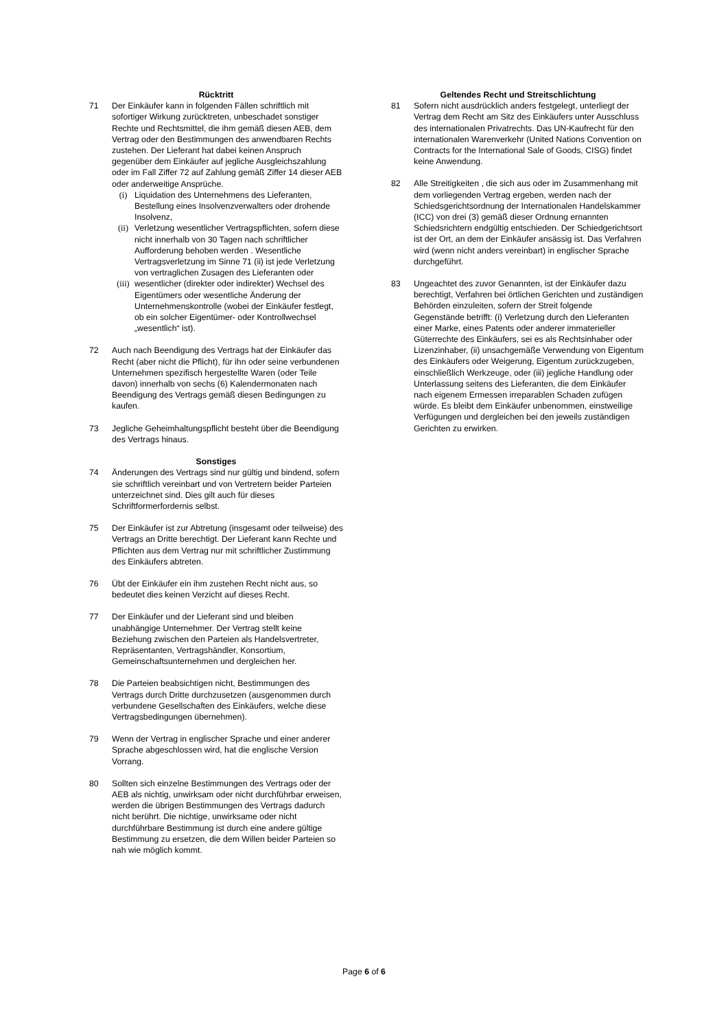Rücktritt
71 Der Einkäufer kann in folgenden Fällen schriftlich mit sofortiger Wirkung zurücktreten, unbeschadet sonstiger Rechte und Rechtsmittel, die ihm gemäß diesen AEB, dem Vertrag oder den Bestimmungen des anwendbaren Rechts zustehen. Der Lieferant hat dabei keinen Anspruch gegenüber dem Einkäufer auf jegliche Ausgleichszahlung oder im Fall Ziffer 72 auf Zahlung gemäß Ziffer 14 dieser AEB oder anderweitige Ansprüche.
(i) Liquidation des Unternehmens des Lieferanten, Bestellung eines Insolvenzverwalters oder drohende Insolvenz,
(ii) Verletzung wesentlicher Vertragspflichten, sofern diese nicht innerhalb von 30 Tagen nach schriftlicher Aufforderung behoben werden . Wesentliche Vertragsverletzung im Sinne 71 (ii) ist jede Verletzung von vertraglichen Zusagen des Lieferanten oder
(iii)
wesentlicher (direkter oder indirekter) Wechsel des Eigentümers oder wesentliche Änderung der Unternehmenskontrolle (wobei der Einkäufer festlegt, ob ein solcher Eigentümer- oder Kontrollwechsel „wesentlich“ ist).
72 Auch nach Beendigung des Vertrags hat der Einkäufer das Recht (aber nicht die Pflicht), für ihn oder seine verbundenen Unternehmen spezifisch hergestellte Waren (oder Teile davon) innerhalb von sechs (6) Kalendermonaten nach Beendigung des Vertrags gemäß diesen Bedingungen zu kaufen.
73 Jegliche Geheimhaltungspflicht besteht über die Beendigung des Vertrags hinaus.
Sonstiges
74 Änderungen des Vertrags sind nur gültig und bindend, sofern sie schriftlich vereinbart und von Vertretern beider Parteien unterzeichnet sind. Dies gilt auch für dieses Schriftformerfordernis selbst.
75 Der Einkäufer ist zur Abtretung (insgesamt oder teilweise) des Vertrags an Dritte berechtigt. Der Lieferant kann Rechte und Pflichten aus dem Vertrag nur mit schriftlicher Zustimmung des Einkäufers abtreten.
76 Übt der Einkäufer ein ihm zustehen Recht nicht aus, so bedeutet dies keinen Verzicht auf dieses Recht.
77 Der Einkäufer und der Lieferant sind und bleiben unabhängige Unternehmer. Der Vertrag stellt keine Beziehung zwischen den Parteien als Handelsvertreter, Repräsentanten, Vertragshändler, Konsortium, Gemeinschaftsunternehmen und dergleichen her.
78 Die Parteien beabsichtigen nicht, Bestimmungen des Vertrags durch Dritte durchzusetzen (ausgenommen durch verbundene Gesellschaften des Einkäufers, welche diese Vertragsbedingungen übernehmen).
79 Wenn der Vertrag in englischer Sprache und einer anderer Sprache abgeschlossen wird, hat die englische Version Vorrang.
80 Sollten sich einzelne Bestimmungen des Vertrags oder der AEB als nichtig, unwirksam oder nicht durchführbar erweisen, werden die übrigen Bestimmungen des Vertrags dadurch nicht berührt. Die nichtige, unwirksame oder nicht durchführbare Bestimmung ist durch eine andere gültige Bestimmung zu ersetzen, die dem Willen beider Parteien so nah wie möglich kommt.
Geltendes Recht und Streitschlichtung
81 Sofern nicht ausdrücklich anders festgelegt, unterliegt der Vertrag dem Recht am Sitz des Einkäufers unter Ausschluss des internationalen Privatrechts. Das UN-Kaufrecht für den internationalen Warenverkehr (United Nations Convention on Contracts for the International Sale of Goods, CISG) findet keine Anwendung.
82 Alle Streitigkeiten , die sich aus oder im Zusammenhang mit dem vorliegenden Vertrag ergeben, werden nach der Schiedsgerichtsordnung der Internationalen Handelskammer (ICC) von drei (3) gemäß dieser Ordnung ernannten Schiedsrichtern endgültig entschieden. Der Schiedgerichtsort ist der Ort, an dem der Einkäufer ansässig ist. Das Verfahren wird (wenn nicht anders vereinbart) in englischer Sprache durchgeführt.
83 Ungeachtet des zuvor Genannten, ist der Einkäufer dazu berechtigt, Verfahren bei örtlichen Gerichten und zuständigen Behörden einzuleiten, sofern der Streit folgende Gegenstände betrifft: (i) Verletzung durch den Lieferanten einer Marke, eines Patents oder anderer immaterieller Güterrechte des Einkäufers, sei es als Rechtsinhaber oder Lizenzinhaber, (ii) unsachgemäße Verwendung von Eigentum des Einkäufers oder Weigerung, Eigentum zurückzugeben, einschließlich Werkzeuge, oder (iii) jegliche Handlung oder Unterlassung seitens des Lieferanten, die dem Einkäufer nach eigenem Ermessen irreparablen Schaden zufügen würde. Es bleibt dem Einkäufer unbenommen, einstweilige Verfügungen und dergleichen bei den jeweils zuständigen Gerichten zu erwirken.
Page 6 of 6